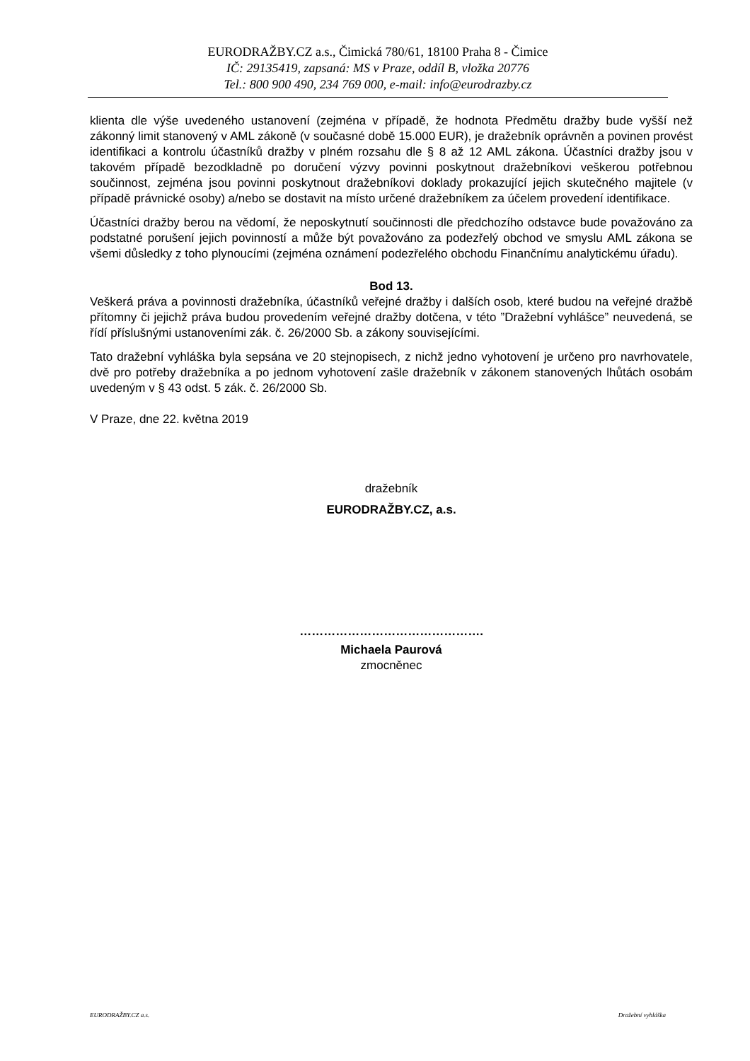EURODRAŽBY.CZ a.s., Čimická 780/61, 18100 Praha 8 - Čimice
IČ: 29135419, zapsaná: MS v Praze, oddíl B, vložka 20776
Tel.: 800 900 490, 234 769 000, e-mail: info@eurodrazby.cz
klienta dle výše uvedeného ustanovení (zejména v případě, že hodnota Předmětu dražby bude vyšší než zákonný limit stanovený v AML zákoně (v současné době 15.000 EUR), je dražebník oprávněn a povinen provést identifikaci a kontrolu účastníků dražby v plném rozsahu dle § 8 až 12 AML zákona. Účastníci dražby jsou v takovém případě bezodkladně po doručení výzvy povinni poskytnout dražebníkovi veškerou potřebnou součinnost, zejména jsou povinni poskytnout dražebníkovi doklady prokazující jejich skutečného majitele (v případě právnické osoby) a/nebo se dostavit na místo určené dražebníkem za účelem provedení identifikace.
Účastníci dražby berou na vědomí, že neposkytnutí součinnosti dle předchozího odstavce bude považováno za podstatné porušení jejich povinností a může být považováno za podezřelý obchod ve smyslu AML zákona se všemi důsledky z toho plynoucími (zejména oznámení podezřelého obchodu Finančnímu analytickému úřadu).
Bod 13.
Veškerá práva a povinnosti dražebníka, účastníků veřejné dražby i dalších osob, které budou na veřejné dražbě přítomny či jejichž práva budou provedením veřejné dražby dotčena, v této ”Dražební vyhlášce” neuvedená, se řídí příslušnými ustanoveními zák. č. 26/2000 Sb. a zákony souvisejícími.
Tato dražební vyhláška byla sepsána ve 20 stejnopisech, z nichž jedno vyhotovení je určeno pro navrhovatele, dvě pro potřeby dražebníka a po jednom vyhotovení zašle dražebník v zákonem stanovených lhůtách osobám uvedeným v § 43 odst. 5 zák. č. 26/2000 Sb.
V Praze, dne 22. května 2019
dražebník
EURODRAŽBY.CZ, a.s.
……………………………………….
Michaela Paurová
zmocněnec
EURODRAŽBY.CZ a.s. Dražební vyhláška